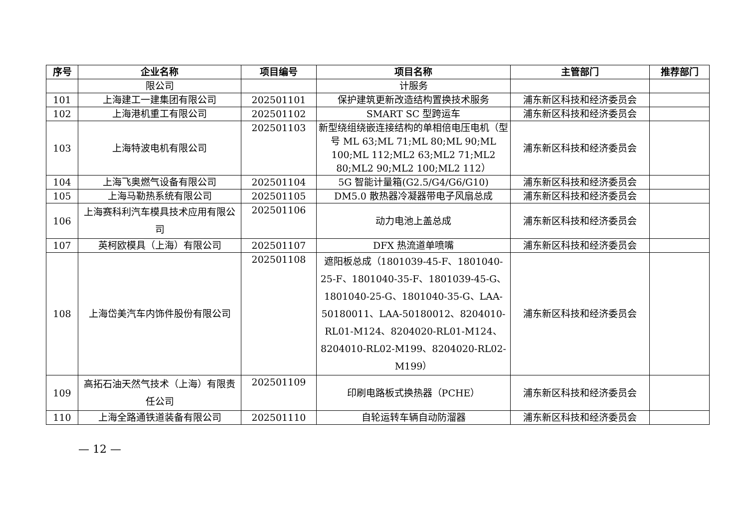| 序号 | 企业名称 | 项目编号 | 项目名称 | 主管部门 | 推荐部门 |
| --- | --- | --- | --- | --- | --- |
| | 限公司 | | 计服务 | | |
| 101 | 上海建工一建集团有限公司 | 202501101 | 保护建筑更新改造结构置换技术服务 | 浦东新区科技和经济委员会 | |
| 102 | 上海港机重工有限公司 | 202501102 | SMART SC 型跨运车 | 浦东新区科技和经济委员会 | |
| 103 | 上海特波电机有限公司 | 202501103 | 新型绕组绕嵌连接结构的单相倍电压电机（型号 ML 63;ML 71;ML 80;ML 90;ML 100;ML 112;ML2 63;ML2 71;ML2 80;ML2 90;ML2 100;ML2 112） | 浦东新区科技和经济委员会 | |
| 104 | 上海飞奥燃气设备有限公司 | 202501104 | 5G 智能计量箱(G2.5/G4/G6/G10) | 浦东新区科技和经济委员会 | |
| 105 | 上海马勒热系统有限公司 | 202501105 | DM5.0 散热器冷凝器带电子风扇总成 | 浦东新区科技和经济委员会 | |
| 106 | 上海赛科利汽车模具技术应用有限公司 | 202501106 | 动力电池上盖总成 | 浦东新区科技和经济委员会 | |
| 107 | 英柯欧模具（上海）有限公司 | 202501107 | DFX 热流道单喷嘴 | 浦东新区科技和经济委员会 | |
| 108 | 上海岱美汽车内饰件股份有限公司 | 202501108 | 遮阳板总成（1801039-45-F、1801040-25-F、1801040-35-F、1801039-45-G、1801040-25-G、1801040-35-G、LAA-50180011、LAA-50180012、8204010-RL01-M124、8204020-RL01-M124、8204010-RL02-M199、8204020-RL02-M199） | 浦东新区科技和经济委员会 | |
| 109 | 高拓石油天然气技术（上海）有限责任公司 | 202501109 | 印刷电路板式换热器（PCHE） | 浦东新区科技和经济委员会 | |
| 110 | 上海全路通铁道装备有限公司 | 202501110 | 自轮运转车辆自动防溜器 | 浦东新区科技和经济委员会 | |
— 12 —